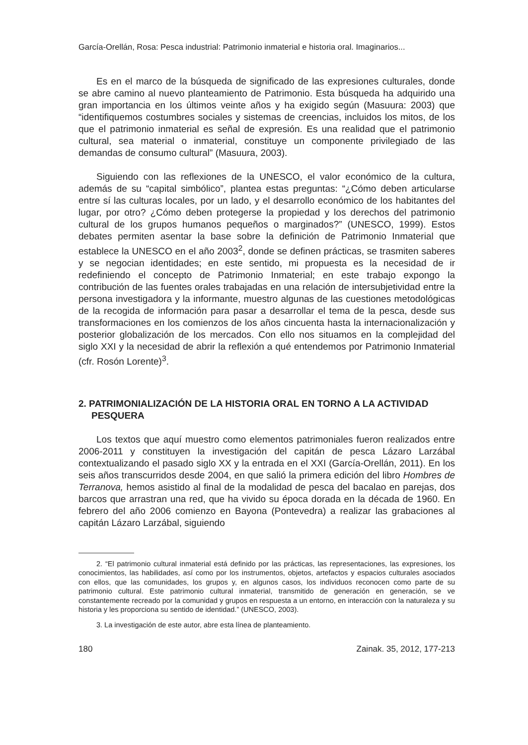García-Orellán, Rosa: Pesca industrial: Patrimonio inmaterial e historia oral. Imaginarios...
Es en el marco de la búsqueda de significado de las expresiones culturales, donde se abre camino al nuevo planteamiento de Patrimonio. Esta búsqueda ha adquirido una gran importancia en los últimos veinte años y ha exigido según (Masuura: 2003) que “identifiquemos costumbres sociales y sistemas de creencias, incluidos los mitos, de los que el patrimonio inmaterial es señal de expresión. Es una realidad que el patrimonio cultural, sea material o inmaterial, constituye un componente privilegiado de las demandas de consumo cultural” (Masuura, 2003).
Siguiendo con las reflexiones de la UNESCO, el valor económico de la cultura, además de su “capital simbólico”, plantea estas preguntas: “¿Cómo deben articularse entre sí las culturas locales, por un lado, y el desarrollo económico de los habitantes del lugar, por otro? ¿Cómo deben protegerse la propiedad y los derechos del patrimonio cultural de los grupos humanos pequeños o marginados?” (UNESCO, 1999). Estos debates permiten asentar la base sobre la definición de Patrimonio Inmaterial que establece la UNESCO en el año 2003<sup>2</sup>, donde se definen prácticas, se trasmiten saberes y se negocian identidades; en este sentido, mi propuesta es la necesidad de ir redefiniendo el concepto de Patrimonio Inmaterial; en este trabajo expongo la contribución de las fuentes orales trabajadas en una relación de intersubjetividad entre la persona investigadora y la informante, muestro algunas de las cuestiones metodológicas de la recogida de información para pasar a desarrollar el tema de la pesca, desde sus transformaciones en los comienzos de los años cincuenta hasta la internacionalización y posterior globalización de los mercados. Con ello nos situamos en la complejidad del siglo XXI y la necesidad de abrir la reflexión a qué entendemos por Patrimonio Inmaterial (cfr. Rosón Lorente)<sup>3</sup>.
2. PATRIMONIALIZACIÓN DE LA HISTORIA ORAL EN TORNO A LA ACTIVIDAD PESQUERA
Los textos que aquí muestro como elementos patrimoniales fueron realizados entre 2006-2011 y constituyen la investigación del capitán de pesca Lázaro Larzábal contextualizando el pasado siglo XX y la entrada en el XXI (García-Orellán, 2011). En los seis años transcurridos desde 2004, en que salió la primera edición del libro Hombres de Terranova, hemos asistido al final de la modalidad de pesca del bacalao en parejas, dos barcos que arrastran una red, que ha vivido su época dorada en la década de 1960. En febrero del año 2006 comienzo en Bayona (Pontevedra) a realizar las grabaciones al capitán Lázaro Larzábal, siguiendo
2. “El patrimonio cultural inmaterial está definido por las prácticas, las representaciones, las expresiones, los conocimientos, las habilidades, así como por los instrumentos, objetos, artefactos y espacios culturales asociados con ellos, que las comunidades, los grupos y, en algunos casos, los individuos reconocen como parte de su patrimonio cultural. Este patrimonio cultural inmaterial, transmitido de generación en generación, se ve constantemente recreado por la comunidad y grupos en respuesta a un entorno, en interacción con la naturaleza y su historia y les proporciona su sentido de identidad.” (UNESCO, 2003).
3. La investigación de este autor, abre esta línea de planteamiento.
180 Zainak. 35, 2012, 177-213